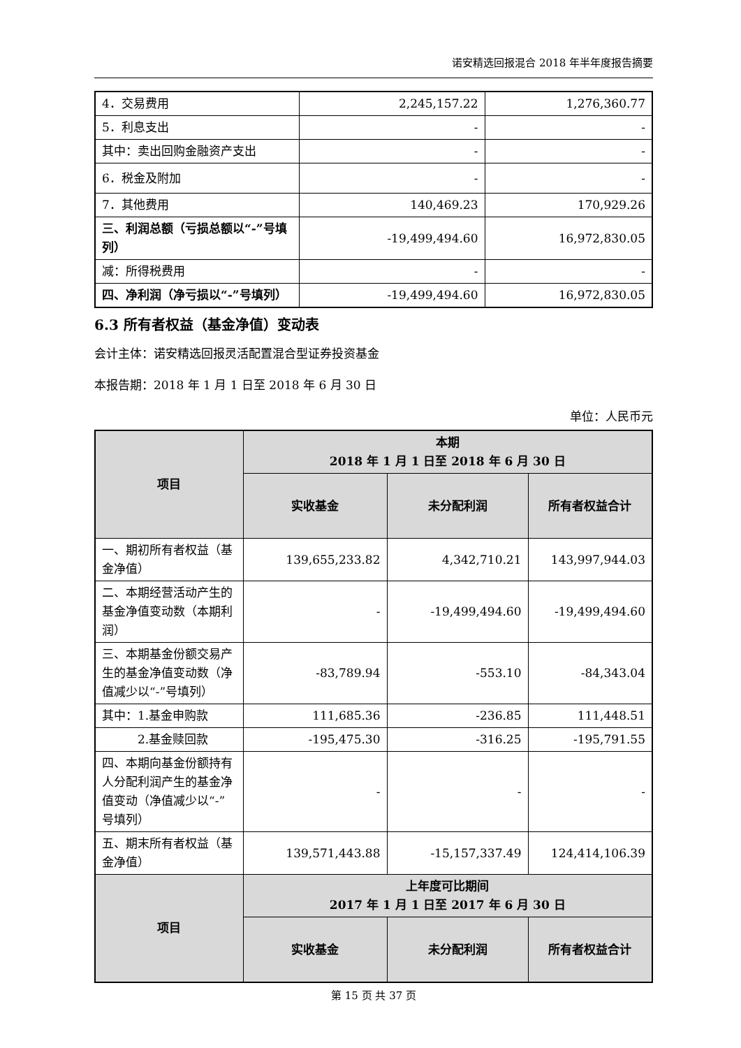诺安精选回报混合 2018 年半年度报告摘要
| 4．交易费用 | 2,245,157.22 | 1,276,360.77 |
| 5．利息支出 | - | - |
| 其中：卖出回购金融资产支出 | - | - |
| 6．税金及附加 | - | - |
| 7．其他费用 | 140,469.23 | 170,929.26 |
| 三、利润总额（亏损总额以“-”号填列） | -19,499,494.60 | 16,972,830.05 |
| 减：所得税费用 | - | - |
| 四、净利润（净亏损以“-”号填列） | -19,499,494.60 | 16,972,830.05 |
6.3 所有者权益（基金净值）变动表
会计主体：诺安精选回报灵活配置混合型证券投资基金
本报告期：2018 年 1 月 1 日至 2018 年 6 月 30 日
单位：人民币元
| 项目 | 本期 2018 年 1 月 1 日至 2018 年 6 月 30 日 | | |
| --- | --- | --- | --- |
| | 实收基金 | 未分配利润 | 所有者权益合计 |
| 一、期初所有者权益（基金净值） | 139,655,233.82 | 4,342,710.21 | 143,997,944.03 |
| 二、本期经营活动产生的基金净值变动数（本期利润） | - | -19,499,494.60 | -19,499,494.60 |
| 三、本期基金份额交易产生的基金净值变动数（净值减少以“-”号填列） | -83,789.94 | -553.10 | -84,343.04 |
| 其中：1.基金申购款 | 111,685.36 | -236.85 | 111,448.51 |
| 2.基金赎回款 | -195,475.30 | -316.25 | -195,791.55 |
| 四、本期向基金份额持有人分配利润产生的基金净值变动（净值减少以“-”号填列） | - | - | - |
| 五、期末所有者权益（基金净值） | 139,571,443.88 | -15,157,337.49 | 124,414,106.39 |
| 项目 | 上年度可比期间 2017 年 1 月 1 日至 2017 年 6 月 30 日 | | |
| | 实收基金 | 未分配利润 | 所有者权益合计 |
第 15 页 共 37 页